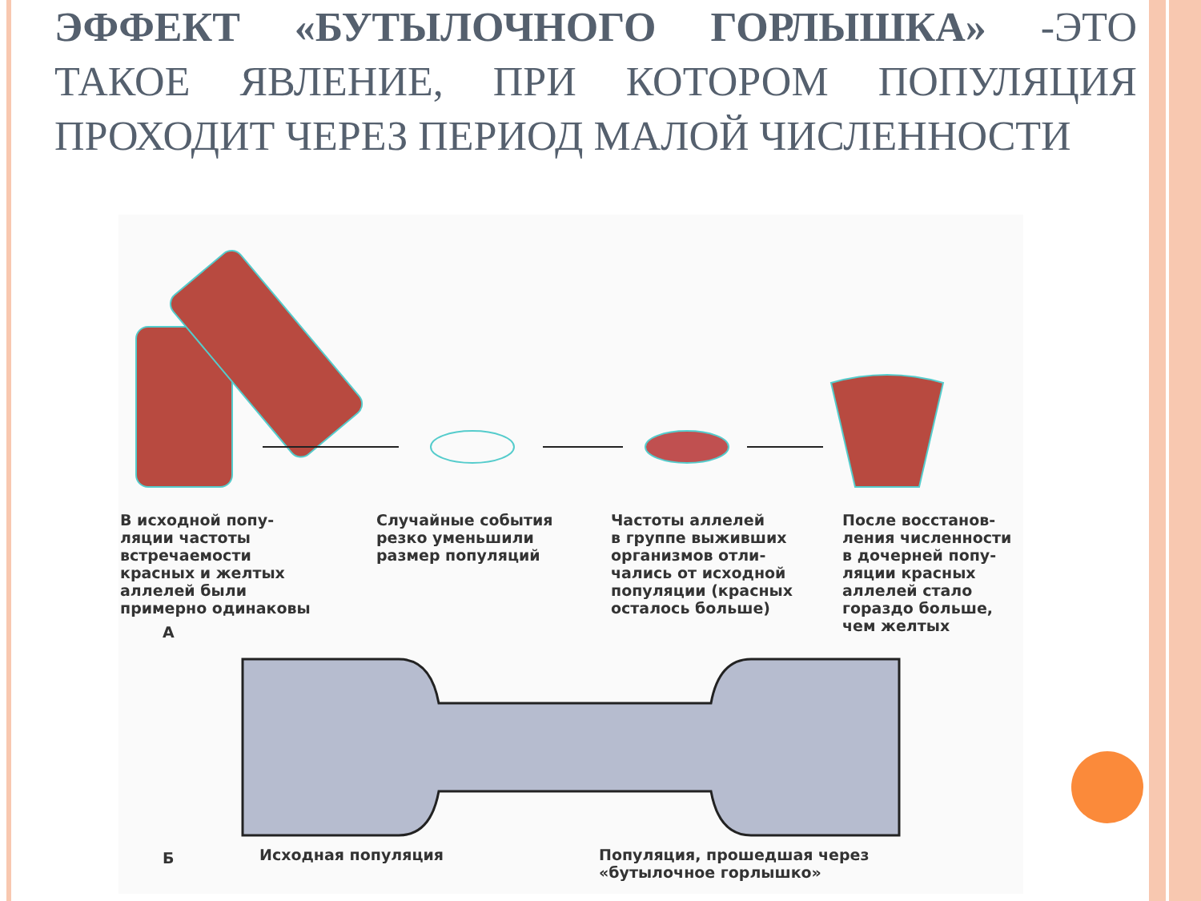ЭФФЕКТ «БУТЫЛОЧНОГО ГОРЛЫШКА» -ЭТО ТАКОЕ ЯВЛЕНИЕ, ПРИ КОТОРОМ ПОПУЛЯЦИЯ ПРОХОДИТ ЧЕРЕЗ ПЕРИОД МАЛОЙ ЧИСЛЕННОСТИ
В исходной попу-
ляции частоты
встречаемости
красных и желтых
аллелей были
примерно одинаковы
Случайные события
резко уменьшили
размер популяций
Частоты аллелей
в группе выживших
организмов отли-
чались от исходной
популяции (красных
осталось больше)
После восстанов-
ления численности
в дочерней попу-
ляции красных
аллелей стало
гораздо больше,
чем желтых
А
Б Исходная популяция
Популяция, прошедшая через
«бутылочное горлышко»